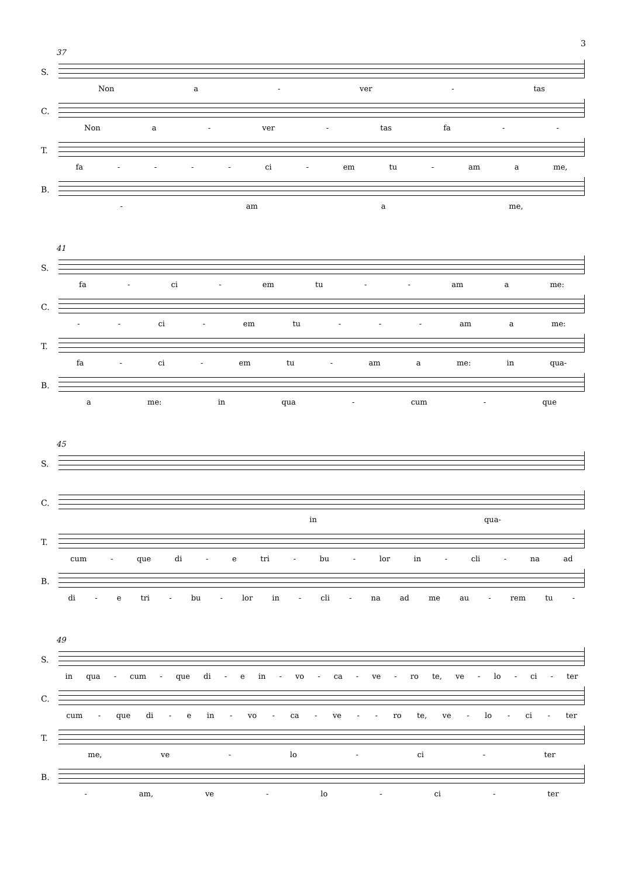3
37
S.
Non a - ver - tas
C.
Non a - ver - tas fa - -
T.
fa - - - - ci - em tu - am a me,
B.
- am a me,
41
S.
fa - ci - em tu - - am a me:
C.
- - ci - em tu - - - am a me:
T.
fa - ci - em tu - am a me: in qua-
B.
a me: in qua - cum - que
45
S.
C.
in qua-
T.
cum - que di - e tri - bu - lor in - cli - na ad
B.
di - e tri - bu - lor in - cli - na ad me au - rem tu -
49
S.
in qua - cum - que di - e in - vo - ca - ve - ro te, ve - lo - ci - ter
C.
cum - que di - e in - vo - ca - ve - - ro te, ve - lo - ci - ter
T.
me, ve - lo - ci - ter
B.
- am, ve - lo - ci - ter